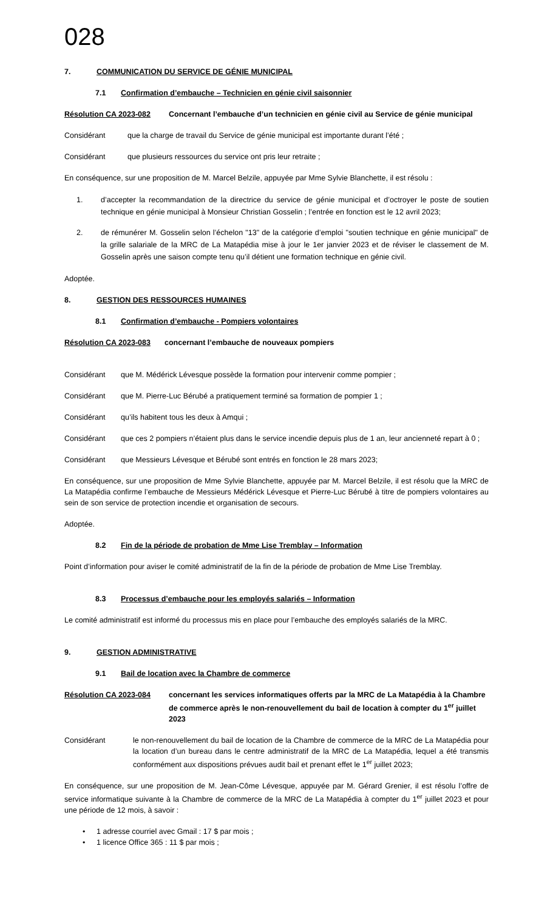028
7. COMMUNICATION DU SERVICE DE GÉNIE MUNICIPAL
7.1 Confirmation d’embauche – Technicien en génie civil saisonnier
Résolution CA 2023-082 Concernant l’embauche d’un technicien en génie civil au Service de génie municipal
Considérant que la charge de travail du Service de génie municipal est importante durant l’été ;
Considérant que plusieurs ressources du service ont pris leur retraite ;
En conséquence, sur une proposition de M. Marcel Belzile, appuyée par Mme Sylvie Blanchette, il est résolu :
1. d’accepter la recommandation de la directrice du service de génie municipal et d’octroyer le poste de soutien technique en génie municipal à Monsieur Christian Gosselin ; l’entrée en fonction est le 12 avril 2023;
2. de rémunérer M. Gosselin selon l’échelon "13" de la catégorie d’emploi "soutien technique en génie municipal" de la grille salariale de la MRC de La Matapédia mise à jour le 1er janvier 2023 et de réviser le classement de M. Gosselin après une saison compte tenu qu’il détient une formation technique en génie civil.
Adoptée.
8. GESTION DES RESSOURCES HUMAINES
8.1 Confirmation d’embauche - Pompiers volontaires
Résolution CA 2023-083 concernant l’embauche de nouveaux pompiers
Considérant que M. Médérick Lévesque possède la formation pour intervenir comme pompier ;
Considérant que M. Pierre-Luc Bérubé a pratiquement terminé sa formation de pompier 1 ;
Considérant qu’ils habitent tous les deux à Amqui ;
Considérant que ces 2 pompiers n’étaient plus dans le service incendie depuis plus de 1 an, leur ancienneté repart à 0 ;
Considérant que Messieurs Lévesque et Bérubé sont entrés en fonction le 28 mars 2023;
En conséquence, sur une proposition de Mme Sylvie Blanchette, appuyée par M. Marcel Belzile, il est résolu que la MRC de La Matapédia confirme l’embauche de Messieurs Médérick Lévesque et Pierre-Luc Bérubé à titre de pompiers volontaires au sein de son service de protection incendie et organisation de secours.
Adoptée.
8.2 Fin de la période de probation de Mme Lise Tremblay – Information
Point d’information pour aviser le comité administratif de la fin de la période de probation de Mme Lise Tremblay.
8.3 Processus d’embauche pour les employés salariés – Information
Le comité administratif est informé du processus mis en place pour l’embauche des employés salariés de la MRC.
9. GESTION ADMINISTRATIVE
9.1 Bail de location avec la Chambre de commerce
Résolution CA 2023-084 concernant les services informatiques offerts par la MRC de La Matapédia à la Chambre de commerce après le non-renouvellement du bail de location à compter du 1<sup>er</sup> juillet 2023
Considérant le non-renouvellement du bail de location de la Chambre de commerce de la MRC de La Matapédia pour la location d’un bureau dans le centre administratif de la MRC de La Matapédia, lequel a été transmis conformément aux dispositions prévues audit bail et prenant effet le 1<sup>er</sup> juillet 2023;
En conséquence, sur une proposition de M. Jean-Côme Lévesque, appuyée par M. Gérard Grenier, il est résolu l’offre de service informatique suivante à la Chambre de commerce de la MRC de La Matapédia à compter du 1<sup>er</sup> juillet 2023 et pour une période de 12 mois, à savoir :
• 1 adresse courriel avec Gmail : 17 $ par mois ;
• 1 licence Office 365 : 11 $ par mois ;